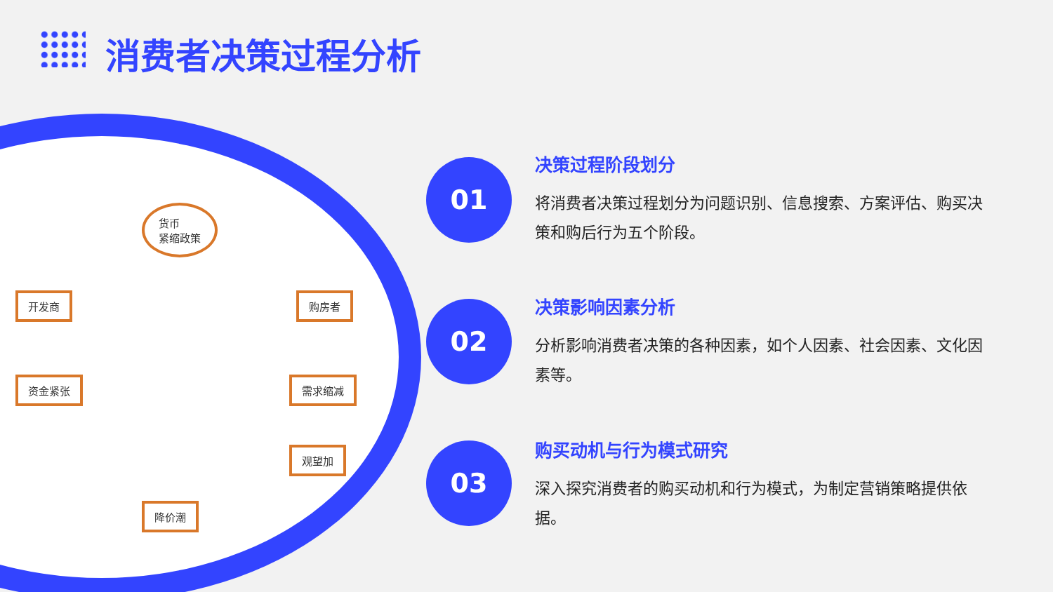消费者决策过程分析
货币
紧缩政策
开发商 购房者
资金紧张 需求缩减
观望加
降价潮
01
决策过程阶段划分
将消费者决策过程划分为问题识别、信息搜索、方案评估、购买决策和购后行为五个阶段。
02
决策影响因素分析
分析影响消费者决策的各种因素，如个人因素、社会因素、文化因素等。
03
购买动机与行为模式研究
深入探究消费者的购买动机和行为模式，为制定营销策略提供依据。